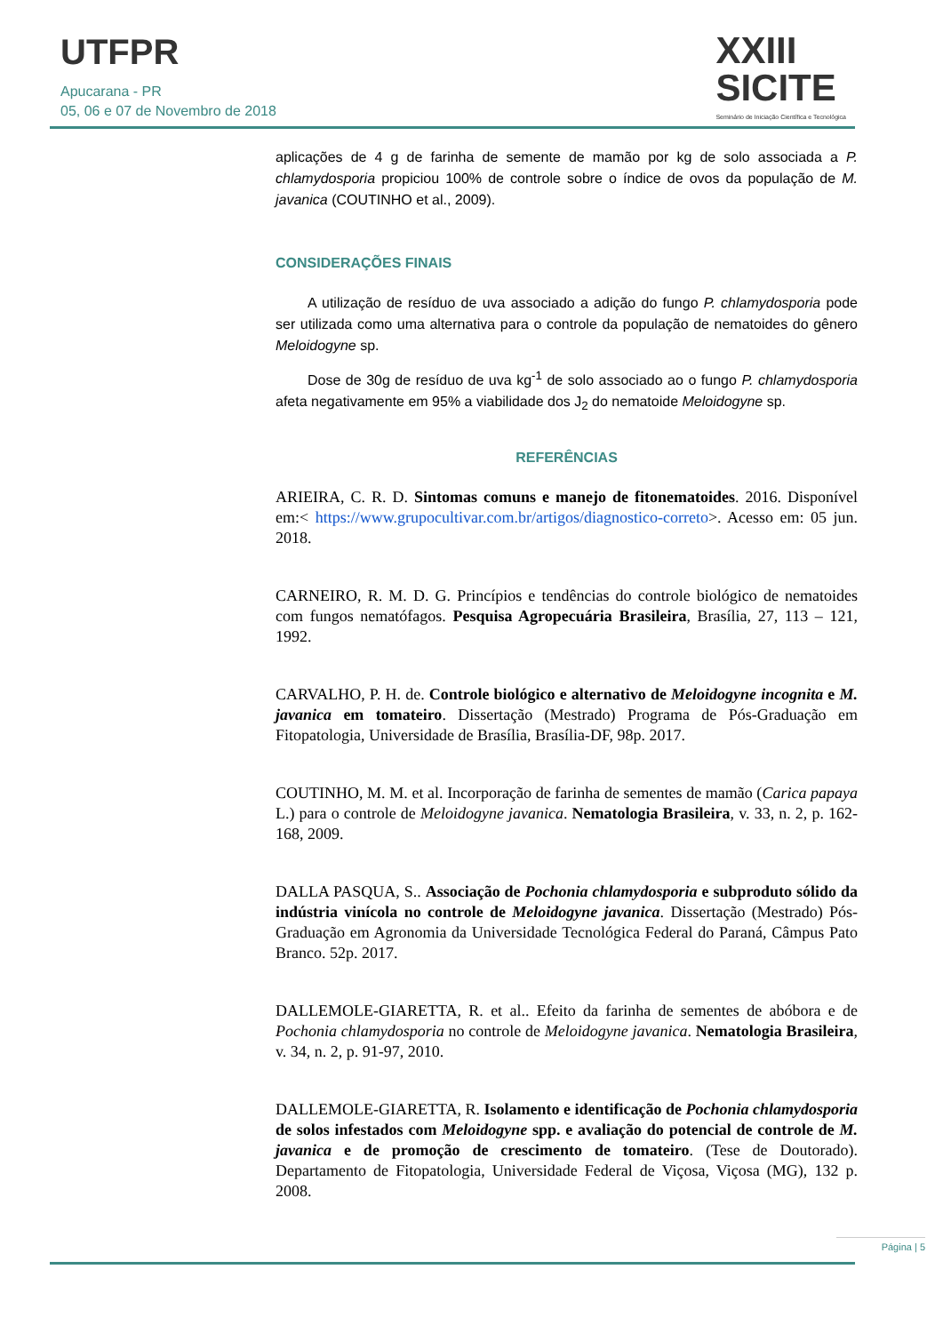UTFPR
Apucarana - PR
05, 06 e 07 de Novembro de 2018
XXIII
SICITE
Seminário de Iniciação Científica e Tecnológica
aplicações de 4 g de farinha de semente de mamão por kg de solo associada a P. chlamydosporia propiciou 100% de controle sobre o índice de ovos da população de M. javanica (COUTINHO et al., 2009).
CONSIDERAÇÕES FINAIS
A utilização de resíduo de uva associado a adição do fungo P. chlamydosporia pode ser utilizada como uma alternativa para o controle da população de nematoides do gênero Meloidogyne sp.
Dose de 30g de resíduo de uva kg<sup>-1</sup> de solo associado ao o fungo P. chlamydosporia afeta negativamente em 95% a viabilidade dos J<sub>2</sub> do nematoide Meloidogyne sp.
REFERÊNCIAS
ARIEIRA, C. R. D. Sintomas comuns e manejo de fitonematoides. 2016. Disponível em:< https://www.grupocultivar.com.br/artigos/diagnostico-correto>. Acesso em: 05 jun. 2018.
CARNEIRO, R. M. D. G. Princípios e tendências do controle biológico de nematoides com fungos nematófagos. Pesquisa Agropecuária Brasileira, Brasília, 27, 113 – 121, 1992.
CARVALHO, P. H. de. Controle biológico e alternativo de Meloidogyne incognita e M. javanica em tomateiro. Dissertação (Mestrado) Programa de Pós-Graduação em Fitopatologia, Universidade de Brasília, Brasília-DF, 98p. 2017.
COUTINHO, M. M. et al. Incorporação de farinha de sementes de mamão (Carica papaya L.) para o controle de Meloidogyne javanica. Nematologia Brasileira, v. 33, n. 2, p. 162-168, 2009.
DALLA PASQUA, S.. Associação de Pochonia chlamydosporia e subproduto sólido da indústria vinícola no controle de Meloidogyne javanica. Dissertação (Mestrado) Pós-Graduação em Agronomia da Universidade Tecnológica Federal do Paraná, Câmpus Pato Branco. 52p. 2017.
DALLEMOLE-GIARETTA, R. et al.. Efeito da farinha de sementes de abóbora e de Pochonia chlamydosporia no controle de Meloidogyne javanica. Nematologia Brasileira, v. 34, n. 2, p. 91-97, 2010.
DALLEMOLE-GIARETTA, R. Isolamento e identificação de Pochonia chlamydosporia de solos infestados com Meloidogyne spp. e avaliação do potencial de controle de M. javanica e de promoção de crescimento de tomateiro. (Tese de Doutorado). Departamento de Fitopatologia, Universidade Federal de Viçosa, Viçosa (MG), 132 p. 2008.
Página | 5